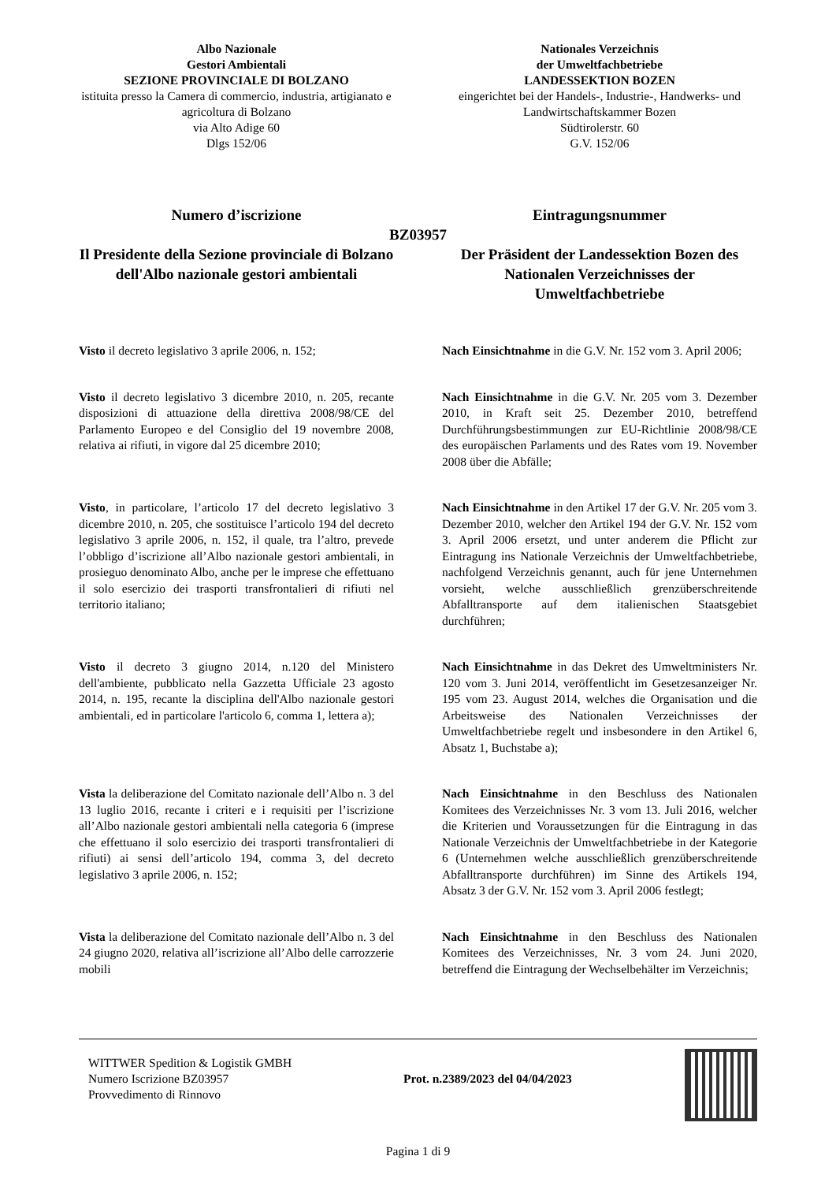Albo Nazionale
Gestori Ambientali
SEZIONE PROVINCIALE DI BOLZANO
istituita presso la Camera di commercio, industria, artigianato e agricoltura di Bolzano
via Alto Adige 60
Dlgs 152/06
Nationales Verzeichnis
der Umweltfachbetriebe
LANDESSEKTION BOZEN
eingerichtet bei der Handels-, Industrie-, Handwerks- und Landwirtschaftskammer Bozen
Südtirolerstr. 60
G.V. 152/06
Numero d’iscrizione Eintragungsnummer
BZ03957
Il Presidente della Sezione provinciale di Bolzano dell'Albo nazionale gestori ambientali
Der Präsident der Landessektion Bozen des Nationalen Verzeichnisses der Umweltfachbetriebe
Visto il decreto legislativo 3 aprile 2006, n. 152;
Nach Einsichtnahme in die G.V. Nr. 152 vom 3. April 2006;
Visto il decreto legislativo 3 dicembre 2010, n. 205, recante disposizioni di attuazione della direttiva 2008/98/CE del Parlamento Europeo e del Consiglio del 19 novembre 2008, relativa ai rifiuti, in vigore dal 25 dicembre 2010;
Nach Einsichtnahme in die G.V. Nr. 205 vom 3. Dezember 2010, in Kraft seit 25. Dezember 2010, betreffend Durchführungsbestimmungen zur EU-Richtlinie 2008/98/CE des europäischen Parlaments und des Rates vom 19. November 2008 über die Abfälle;
Visto, in particolare, l’articolo 17 del decreto legislativo 3 dicembre 2010, n. 205, che sostituisce l’articolo 194 del decreto legislativo 3 aprile 2006, n. 152, il quale, tra l’altro, prevede l’obbligo d’iscrizione all’Albo nazionale gestori ambientali, in prosieguo denominato Albo, anche per le imprese che effettuano il solo esercizio dei trasporti transfrontalieri di rifiuti nel territorio italiano;
Nach Einsichtnahme in den Artikel 17 der G.V. Nr. 205 vom 3. Dezember 2010, welcher den Artikel 194 der G.V. Nr. 152 vom 3. April 2006 ersetzt, und unter anderem die Pflicht zur Eintragung ins Nationale Verzeichnis der Umweltfachbetriebe, nachfolgend Verzeichnis genannt, auch für jene Unternehmen vorsieht, welche ausschließlich grenzüberschreitende Abfalltransporte auf dem italienischen Staatsgebiet durchführen;
Visto il decreto 3 giugno 2014, n.120 del Ministero dell'ambiente, pubblicato nella Gazzetta Ufficiale 23 agosto 2014, n. 195, recante la disciplina dell'Albo nazionale gestori ambientali, ed in particolare l'articolo 6, comma 1, lettera a);
Nach Einsichtnahme in das Dekret des Umweltministers Nr. 120 vom 3. Juni 2014, veröffentlicht im Gesetzesanzeiger Nr. 195 vom 23. August 2014, welches die Organisation und die Arbeitsweise des Nationalen Verzeichnisses der Umweltfachbetriebe regelt und insbesondere in den Artikel 6, Absatz 1, Buchstabe a);
Vista la deliberazione del Comitato nazionale dell’Albo n. 3 del 13 luglio 2016, recante i criteri e i requisiti per l’iscrizione all’Albo nazionale gestori ambientali nella categoria 6 (imprese che effettuano il solo esercizio dei trasporti transfrontalieri di rifiuti) ai sensi dell’articolo 194, comma 3, del decreto legislativo 3 aprile 2006, n. 152;
Nach Einsichtnahme in den Beschluss des Nationalen Komitees des Verzeichnisses Nr. 3 vom 13. Juli 2016, welcher die Kriterien und Voraussetzungen für die Eintragung in das Nationale Verzeichnis der Umweltfachbetriebe in der Kategorie 6 (Unternehmen welche ausschließlich grenzüberschreitende Abfalltransporte durchführen) im Sinne des Artikels 194, Absatz 3 der G.V. Nr. 152 vom 3. April 2006 festlegt;
Vista la deliberazione del Comitato nazionale dell’Albo n. 3 del 24 giugno 2020, relativa all’iscrizione all’Albo delle carrozzerie mobili
Nach Einsichtnahme in den Beschluss des Nationalen Komitees des Verzeichnisses, Nr. 3 vom 24. Juni 2020, betreffend die Eintragung der Wechselbehälter im Verzeichnis;
WITTWER Spedition & Logistik GMBH
Numero Iscrizione BZ03957
Provvedimento di Rinnovo
Prot. n.2389/2023 del 04/04/2023
Pagina 1 di 9